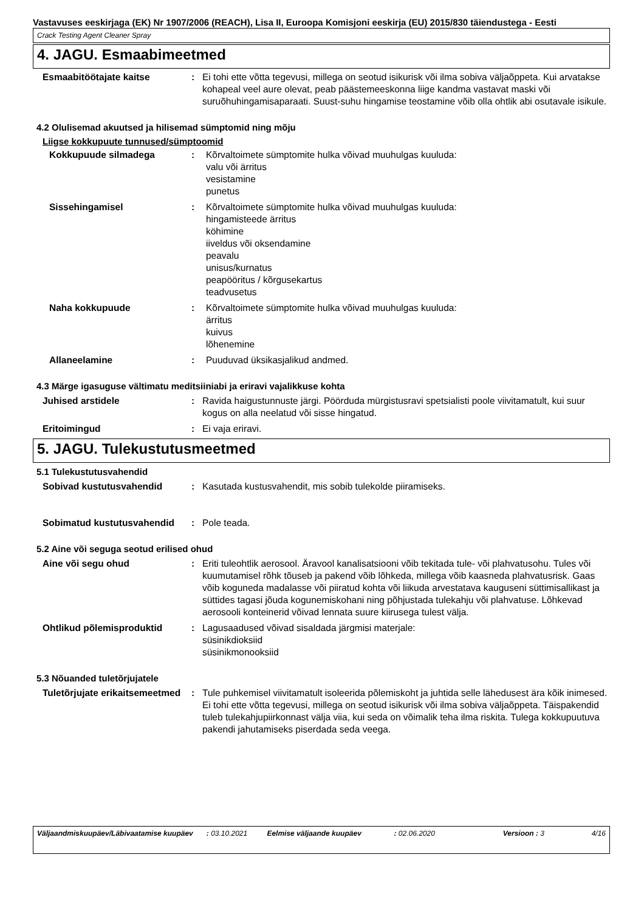Vastavuses eeskirjaga (EK) Nr 1907/2006 (REACH), Lisa II, Euroopa Komisjoni eeskirja (EU) 2015/830 täiendustega - Eesti
Crack Testing Agent Cleaner Spray
4. JAGU. Esmaabimeetmed
Esmaabitöötajate kaitse : Ei tohi ette võtta tegevusi, millega on seotud isikurisk või ilma sobiva väljaõppeta. Kui arvatakse kohapeal veel aure olevat, peab päästemeeskonna liige kandma vastavat maski või suruõhuhingamisaparaati. Suust-suhu hingamise teostamine võib olla ohtlik abi osutavale isikule.
4.2 Olulisemad akuutsed ja hilisemad sümptomid ning mõju
Liigse kokkupuute tunnused/sümptoomid
Kokkupuude silmadega : Kõrvaltoimete sümptomite hulka võivad muuhulgas kuuluda:
valu või ärritus
vesistamine
punetus
Sissehingamisel : Kõrvaltoimete sümptomite hulka võivad muuhulgas kuuluda:
hingamisteede ärritus
köhimine
iiveldus või oksendamine
peavalu
unisus/kurnatus
peapööritus / kõrgusekartus
teadvusetus
Naha kokkupuude : Kõrvaltoimete sümptomite hulka võivad muuhulgas kuuluda:
ärritus
kuivus
lõhenemine
Allaneelamine : Puuduvad üksikasjalikud andmed.
4.3 Märge igasuguse vältimatu meditsiiniabi ja eriravi vajalikkuse kohta
Juhised arstidele : Ravida haigustunnuste järgi. Pöörduda mürgistusravi spetsialisti poole viivitamatult, kui suur kogus on alla neelatud või sisse hingatud.
Eritoimingud : Ei vaja eriravi.
5. JAGU. Tulekustutusmeetmed
5.1 Tulekustutusvahendid
Sobivad kustutusvahendid : Kasutada kustusvahendit, mis sobib tulekolde piiramiseks.
Sobimatud kustutusvahendid : Pole teada.
5.2 Aine või seguga seotud erilised ohud
Aine või segu ohud : Eriti tuleohtlik aerosool. Äravool kanalisatsiooni võib tekitada tule- või plahvatusohu. Tules või kuumutamisel rõhk tõuseb ja pakend võib lõhkeda, millega võib kaasneda plahvatusrisk. Gaas võib koguneda madalasse või piiratud kohta või liikuda arvestatava kauguseni süttimisallikast ja süttides tagasi jõuda kogunemiskohani ning põhjustada tulekahju või plahvatuse. Lõhkevad aerosooli konteinerid võivad lennata suure kiirusega tulest välja.
Ohtlikud põlemisproduktid : Lagusaadused võivad sisaldada järgmisi materjale:
süsinikdioksiid
süsinikmonooksiid
5.3 Nõuanded tuletõrjujatele
Tuletõrjujate erikaitsemeetmed
: Tule puhkemisel viivitamatult isoleerida põlemiskoht ja juhtida selle lähedusest ära kõik inimesed. Ei tohi ette võtta tegevusi, millega on seotud isikurisk või ilma sobiva väljaõppeta. Täispakendid tuleb tulekahjupiirkonnast välja viia, kui seda on võimalik teha ilma riskita. Tulega kokkupuutuva pakendi jahutamiseks piserdada seda veega.
Väljaandmiskuupäev/Läbivaatamise kuupäev
: 03.10.2021 Eelmise väljaande kuupäev : 02.06.2020 Versioon : 3 4/16